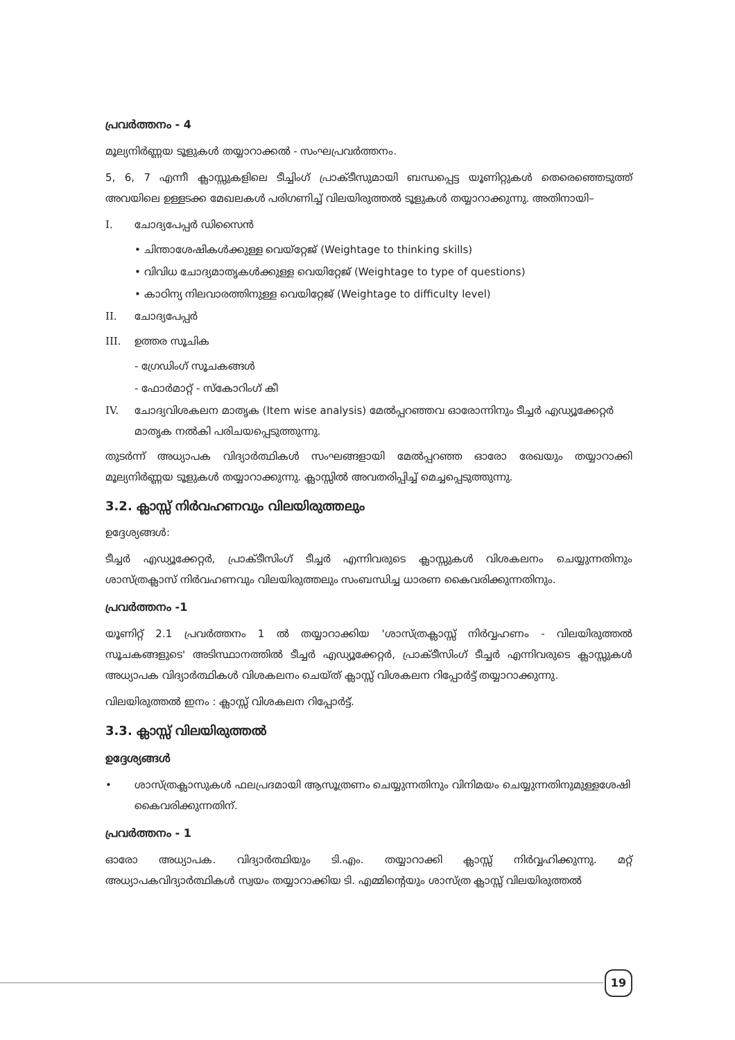പ്രവർത്തനം - 4
മൂല്യനിർണ്ണയ ടൂളുകൾ തയ്യാറാക്കൽ - സംഘപ്രവർത്തനം.
5, 6, 7 എന്നീ ക്ലാസ്സുകളിലെ ടീച്ചിംഗ് പ്രാക്ടീസുമായി ബന്ധപ്പെട്ട യൂണിറ്റുകൾ തെരെഞ്ഞെടുത്ത് അവയിലെ ഉള്ളടക്ക മേഖലകൾ പരിഗണിച്ച് വിലയിരുത്തൽ ടൂളുകൾ തയ്യാറാക്കുന്നു. അതിനായി–
I. ചോദ്യപേപ്പർ ഡിസൈൻ
• ചിന്താശേഷികൾക്കുള്ള വെയ്റ്റേജ് (Weightage to thinking skills)
• വിവിധ ചോദ്യമാതൃകൾക്കുള്ള വെയിറ്റേജ് (Weightage to type of questions)
• കാഠിന്യ നിലവാരത്തിനുള്ള വെയിറ്റേജ് (Weightage to difficulty level)
II. ചോദ്യപേപ്പർ
III. ഉത്തര സൂചിക
- ഗ്രേഡിംഗ് സൂചകങ്ങൾ
- ഫോർമാറ്റ് - സ്കോറിംഗ് കീ
IV. ചോദ്യവിശകലന മാതൃക (Item wise analysis) മേൽപ്പറഞ്ഞവ ഓരോന്നിനും ടീച്ചർ എഡ്യൂക്കേറ്റർ മാതൃക നൽകി പരിചയപ്പെടുത്തുന്നു.
തുടർന്ന് അധ്യാപക വിദ്യാർത്ഥികൾ സംഘങ്ങളായി മേൽപ്പറഞ്ഞ ഓരോ രേഖയും തയ്യാറാക്കി മൂല്യനിർണ്ണയ ടൂളുകൾ തയ്യാറാക്കുന്നു. ക്ലാസ്സിൽ അവതരിപ്പിച്ച് മെച്ചപ്പെടുത്തുന്നു.
3.2. ക്ലാസ്സ് നിർവഹണവും വിലയിരുത്തലും
ഉദ്ദേശ്യങ്ങൾ:
ടീച്ചർ എഡ്യൂക്കേറ്റർ, പ്രാക്ടീസിംഗ് ടീച്ചർ എന്നിവരുടെ ക്ലാസ്സുകൾ വിശകലനം ചെയ്യുന്നതിനും ശാസ്ത്രക്ലാസ് നിർവഹണവും വിലയിരുത്തലും സംബന്ധിച്ച ധാരണ കൈവരിക്കുന്നതിനും.
പ്രവർത്തനം -1
യൂണിറ്റ് 2.1 പ്രവർത്തനം 1 ൽ തയ്യാറാക്കിയ 'ശാസ്ത്രക്ലാസ്സ് നിർവ്വഹണം - വിലയിരുത്തൽ സൂചകങ്ങളുടെ' അടിസ്ഥാനത്തിൽ ടീച്ചർ എഡ്യൂക്കേറ്റർ, പ്രാക്ടീസിംഗ് ടീച്ചർ എന്നിവരുടെ ക്ലാസ്സുകൾ അധ്യാപക വിദ്യാർത്ഥികൾ വിശകലനം ചെയ്ത് ക്ലാസ്സ് വിശകലന റിപ്പോർട്ട് തയ്യാറാക്കുന്നു.
വിലയിരുത്തൽ ഇനം : ക്ലാസ്സ് വിശകലന റിപ്പോർട്ട്.
3.3. ക്ലാസ്സ് വിലയിരുത്തൽ
ഉദ്ദേശ്യങ്ങൾ
• ശാസ്ത്രക്ലാസുകൾ ഫലപ്രദമായി ആസൂത്രണം ചെയ്യുന്നതിനും വിനിമയം ചെയ്യുന്നതിനുമുള്ളശേഷി കൈവരിക്കുന്നതിന്.
പ്രവർത്തനം - 1
ഓരോ അധ്യാപക. വിദ്യാർത്ഥിയും ടി.എം. തയ്യാറാക്കി ക്ലാസ്സ് നിർവ്വഹിക്കുന്നു. മറ്റ് അധ്യാപകവിദ്യാർത്ഥികൾ സ്വയം തയ്യാറാക്കിയ ടി. എമ്മിന്റെയും ശാസ്ത്ര ക്ലാസ്സ് വിലയിരുത്തൽ
19